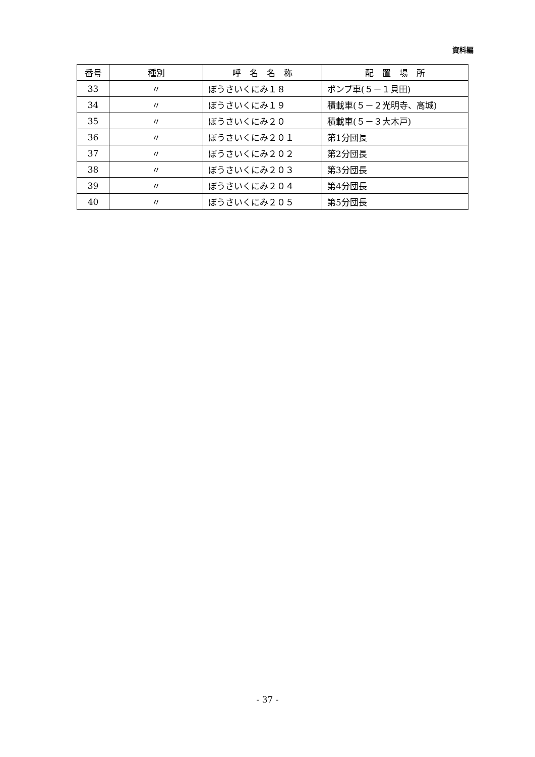資料編
| 番号 | 種別 | 呼 名 名 称 | 配 置 場 所 |
| --- | --- | --- | --- |
| 33 | 〃 | ぼうさいくにみ１８ | ポンプ車(５－１貝田) |
| 34 | 〃 | ぼうさいくにみ１９ | 積載車(５－２光明寺、高城) |
| 35 | 〃 | ぼうさいくにみ２０ | 積載車(５－３大木戸) |
| 36 | 〃 | ぼうさいくにみ２０１ | 第1分団長 |
| 37 | 〃 | ぼうさいくにみ２０２ | 第2分団長 |
| 38 | 〃 | ぼうさいくにみ２０３ | 第3分団長 |
| 39 | 〃 | ぼうさいくにみ２０４ | 第4分団長 |
| 40 | 〃 | ぼうさいくにみ２０５ | 第5分団長 |
- 37 -